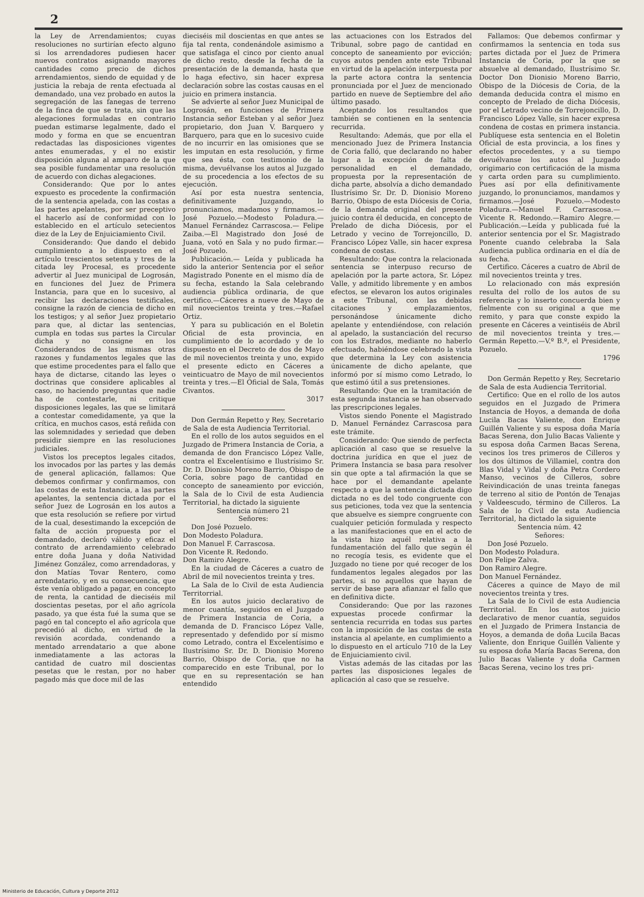2
la Ley de Arrendamientos; cuyas resoluciones no surtirían efecto alguno si los arrendadores pudiesen hacer nuevos contratos asignando mayores cantidades como precio de dichos arrendamientos, siendo de equidad y de justicia la rebaja de renta efectuada al demandado, una vez probado en autos la segregación de las fanegas de terreno de la finca de que se trata, sin que las alegaciones formuladas en contrario puedan estimarse legalmente, dado el modo y forma en que se encuentran redactadas las disposiciones vigentes antes enumeradas, y el no existir disposición alguna al amparo de la que sea posible fundamentar una resolución de acuerdo con dichas alegaciones.
Considerando: Que por lo antes expuesto es procedente la confirmación de la sentencia apelada, con las costas a las partes apelantes, por ser preceptivo el hacerlo así de conformidad con lo establecido en el artículo setecientos diez de la Ley de Enjuiciamiento Civil.
Considerando: Que dando el debido cumplimiento a lo dispuesto en el artículo trescientos setenta y tres de la citada ley Procesal, es procedente advertir al Juez municipal de Logrosán, en funciones del Juez de Primera Instancia, para que en lo sucesivo, al recibir las declaraciones testificales, consigne la razón de ciencia de dicho en los testigos; y al señor Juez propietario para que, al dictar las sentencias, cumpla en todas sus partes la Circular dicha y no consigne en los Considerandos de las mismas otras razones y fundamentos legales que las que estime procedentes para el fallo que haya de dictarse, citando las leyes o doctrinas que considere aplicables al caso, no haciendo preguntas que nadie ha de contestarle, ni critique disposiciones legales, las que se limitará a contestar comedidamente, ya que la crítica, en muchos casos, está reñida con las solemnidades y seriedad que deben presidir siempre en las resoluciones judiciales.
Vistos los preceptos legales citados, los invocados por las partes y las demás de general aplicación, fallamos: Que debemos confirmar y confirmamos, con las costas de esta Instancia, a las partes apelantes, la sentencia dictada por el señor Juez de Logrosán en los autos a que esta resolución se refiere por virtud de la cual, desestimando la excepción de falta de acción propuesta por el demandado, declaró válido y eficaz el contrato de arrendamiento celebrado entre doña Juana y doña Natividad Jiménez González, como arrendadoras, y don Matías Tovar Rentero, como arrendatario, y en su consecuencia, que éste venía obligado a pagar, en concepto de renta, la cantidad de dieciséis mil doscientas pesetas, por el año agrícola pasado, ya que ésta fué la suma que se pagó en tal concepto el año agrícola que precedió al dicho, en virtud de la revisión acordada, condenando a mentado arrendatario a que abone inmediatamente a las actoras la cantidad de cuatro mil doscientas pesetas que le restan, por no haber pagado más que doce mil de las
dieciséis mil doscientas en que antes se fija tal renta, condenándole asimismo a que satisfaga el cinco por ciento anual de dicho resto, desde la fecha de la presentación de la demanda, hasta que lo haga efectivo, sin hacer expresa declaración sobre las costas causas en el juicio en primera instancia.
Se advierte al señor Juez Municipal de Logrosán, en funciones de Primera Instancia señor Esteban y al señor Juez propietario, don Juan V. Barquero y Barquero, para que en lo sucesivo cuide de no incurrir en las omisiones que se les imputan en esta resolución, y firme que sea ésta, con testimonio de la misma, devuélvanse los autos al Juzgado de su procedencia a los efectos de su ejecución.
Así por esta nuestra sentencia, definitivamente Juzgando, lo pronunciamos, madamos y firmamos.—José Pozuelo.—Modesto Poladura.—Manuel Fernández Carrascosa.— Felipe Zaiba.—El Magistrado don José de Juana, votó en Sala y no pudo firmar.—José Pozuelo.
Publicación.— Leída y publicada ha sido la anterior Sentencia por el señor Magistrado Ponente en el mismo día de su fecha, estando la Sala celebrando audiencia pública ordinaria, de que certifico.—Cáceres a nueve de Mayo de mil novecientos treinta y tres.—Rafael Ortiz.
Y para su publicación en el Boletin Oficial de esta provincia, en cumplimiento de lo acordado y de lo dispuesto en el Decreto de dos de Mayo de mil novecientos treinta y uno, expido el presente edicto en Cáceres a veinticuatro de Mayo de mil novecientos treinta y tres.—El Oficial de Sala, Tomás Civantos.
3017
Don Germán Repetto y Rey, Secretario de Sala de esta Audiencia Territorial.
En el rollo de los autos seguidos en el Juzgado de Primera Instancia de Coria, a demanda de don Francisco López Valle, contra el Excelentísimo e Ilustrísimo Sr. Dr. D. Dionisio Moreno Barrio, Obispo de Coria, sobre pago de cantidad en concepto de saneamiento por evicción, la Sala de lo Civil de esta Audiencia Territorial, ha dictado la siguiente
Sentencia número 21
Señores:
Don José Pozuelo.
Don Modesto Poladura.
Don Manuel F. Carrascosa.
Don Vicente R. Redondo.
Don Ramiro Alegre.
En la ciudad de Cáceres a cuatro de Abril de mil novecientos treinta y tres.
La Sala de lo Civil de esta Audiencia Territorrial.
En los autos juicio declarativo de menor cuantía, seguidos en el Juzgado de Primera Instancia de Coria, a demanda de D. Francisco López Valle, representado y defendido por sí mismo como Letrado, contra el Excelentísimo e Ilustrísimo Sr. Dr. D. Dionisio Moreno Barrio, Obispo de Coria, que no ha comparecido en este Tribunal, por lo que en su representación se han entendido
las actuaciones con los Estrados del Tribunal, sobre pago de cantidad en concepto de saneamiento por evicción; cuyos autos penden ante este Tribunal en virtud de la apelación interpuesta por la parte actora contra la sentencia pronunciada por el Juez de mencionado partido en nueve de Septiembre del año último pasado.
Aceptando los resultandos que también se contienen en la sentencia recurrida.
Resultando: Además, que por ella el mencionado Juez de Primera Instancia de Coria falló, que declarando no haber lugar a la excepción de falta de personalidad en el demandado, propuesta por la representación de dicha parte, absolvía a dicho demandado Ilustrísimo Sr. Dr. D. Dionisio Moreno Barrio, Obispo de esta Diócesis de Coria, de la demanda original del presente juicio contra él deducida, en concepto de Prelado de dicha Diócesis, por el Letrado y vecino de Torrejoncillo, D. Francisco López Valle, sin hacer expresa condena de costas.
Resultando: Que contra la relacionada sentencia se interpuso recurso de apelación por la parte actora, Sr. López Valle, y admitido libremente y en ambos efectos, se elevaron los autos originales a este Tribunal, con las debidas citaciones y emplazamientos, personándose únicamente dicho apelante y entendiéndose, con relación al apelado, la sustanciación del recurso con los Estrados, mediante no haberlo efectuado, habiéndose celebrado la vista que determina la Ley con asistencia únicamente de dicho apelante, que informó por sí mismo como Letrado, lo que estimó útil a sus pretensiones.
Resultando: Que en la tramitación de esta segunda instancia se han observado las prescripciones legales.
Vistos siendo Ponente el Magistrado D. Manuel Fernández Carrascosa para este trámite.
Considerando: Que siendo de perfecta aplicación al caso que se resuelve la doctrina jurídica en que el juez de Primera Instancia se basa para resolver sin que opte a tal afirmación la que se hace por el demandante apelante respecto a que la sentencia dictada digo dictada no es del todo congruente con sus peticiones, toda vez que la sentencia que absuelve es siempre congruente con cualquier petición formulada y respecto a las manifestaciones que en el acto de la vista hizo aquél relativa a la fundamentación del fallo que según él no recogía tesis, es evidente que el Juzgado no tiene por qué recoger de los fundamentos legales alegados por las partes, si no aquellos que hayan de servir de base para afianzar el fallo que en definitiva dicte.
Considerando: Que por las razones expuestas procede confirmar la sentencia recurrida en todas sus partes con la imposición de las costas de esta instancia al apelante, en cumplimiento a lo dispuesto en el artículo 710 de la Ley de Enjuiciamiento civil.
Vistas además de las citadas por las partes las disposiciones legales de aplicación al caso que se resuelve.
Fallamos: Que debemos confirmar y confirmamos la sentencia en toda sus partes dictada por el Juez de Primera Instancia de Coria, por la que se absuelve al demandado, Ilustrísimo Sr. Doctor Don Dionisio Moreno Barrio, Obispo de la Diócesis de Coria, de la demanda deducida contra el mismo en concepto de Prelado de dicha Diócesis, por el Letrado vecino de Torrejoncillo, D. Francisco López Valle, sin hacer expresa condena de costas en primera instancia. Publíquese esta sentencia en el Boletin Oficial de esta provincia, a los fines y efectos procedentes, y a su tiempo devuélvanse los autos al Juzgado origimario con certificación de la misma y carta orden para su cumplimiento. Pues así por ella definitivamente juzgando, lo pronunciamos, mandamos y firmamos.—José Pozuelo.—Modesto Poladura.—Manuel F. Carrascosa.—Vicente R. Redondo.—Ramiro Alegre.—Publicación.—Leída y publicada fué la anterior sentencia por el Sr. Magistrado Ponente cuando celebraba la Sala Audiencia publica ordinaria en el día de su fecha.
Certifico. Cáceres a cuatro de Abril de mil novecientos treinta y tres.
Lo relacionado con más expresión resulta del rollo de los autos de su referencia y lo inserto concuerda bien y fielmente con su original a que me remito, y para que conste expido la presente en Cáceres a veintiséis de Abril de mil novecientos treinta y tres.—Germán Repetto.—V.º B.º, el Presidente, Pozuelo.
1796
Don Germán Repetto y Rey, Secretario de Sala de esta Audiencia Territorial.
Certifico: Que en el rollo de los autos seguidos en el Juzgado de Primera Instancia de Hoyos, a demanda de doña Lucila Bacas Valiente, don Enrique Guillén Valiente y su esposa doña María Bacas Serena, don Julio Bacas Valiente y su esposa doña Carmen Bacas Serena, vecinos los tres primeros de Cilleros y los dos últimos de Villamiel, contra don Blas Vidal y Vidal y doña Petra Cordero Manso, vecinos de Cilleros, sobre Reivindicación de unas treinta fanegas de terreno al sitio de Pontón de Tenajas y Valdeescudo, término de Cilleros. La Sala de lo Civil de esta Audiencia Territorial, ha dictado la siguiente
Sentencia núm. 42
Señores:
Don José Pozuelo.
Don Modesto Poladura.
Don Felipe Zalva.
Don Ramiro Alegre.
Don Manuel Fernández.
Cáceres a quince de Mayo de mil novecientos treinta y tres.
La Sala de lo Civil de esta Audiencia Territorial. En los autos juicio declarativo de menor cuantía, seguidos en el Juzgado de Primera Instancia de Hoyos, a demanda de doña Lucila Bacas Valiente, don Enrique Guillén Valiente y su esposa doña María Bacas Serena, don Julio Bacas Valiente y doña Carmen Bacas Serena, vecino los tres pri-
Ministerio de Educación, Cultura y Deporte 2012